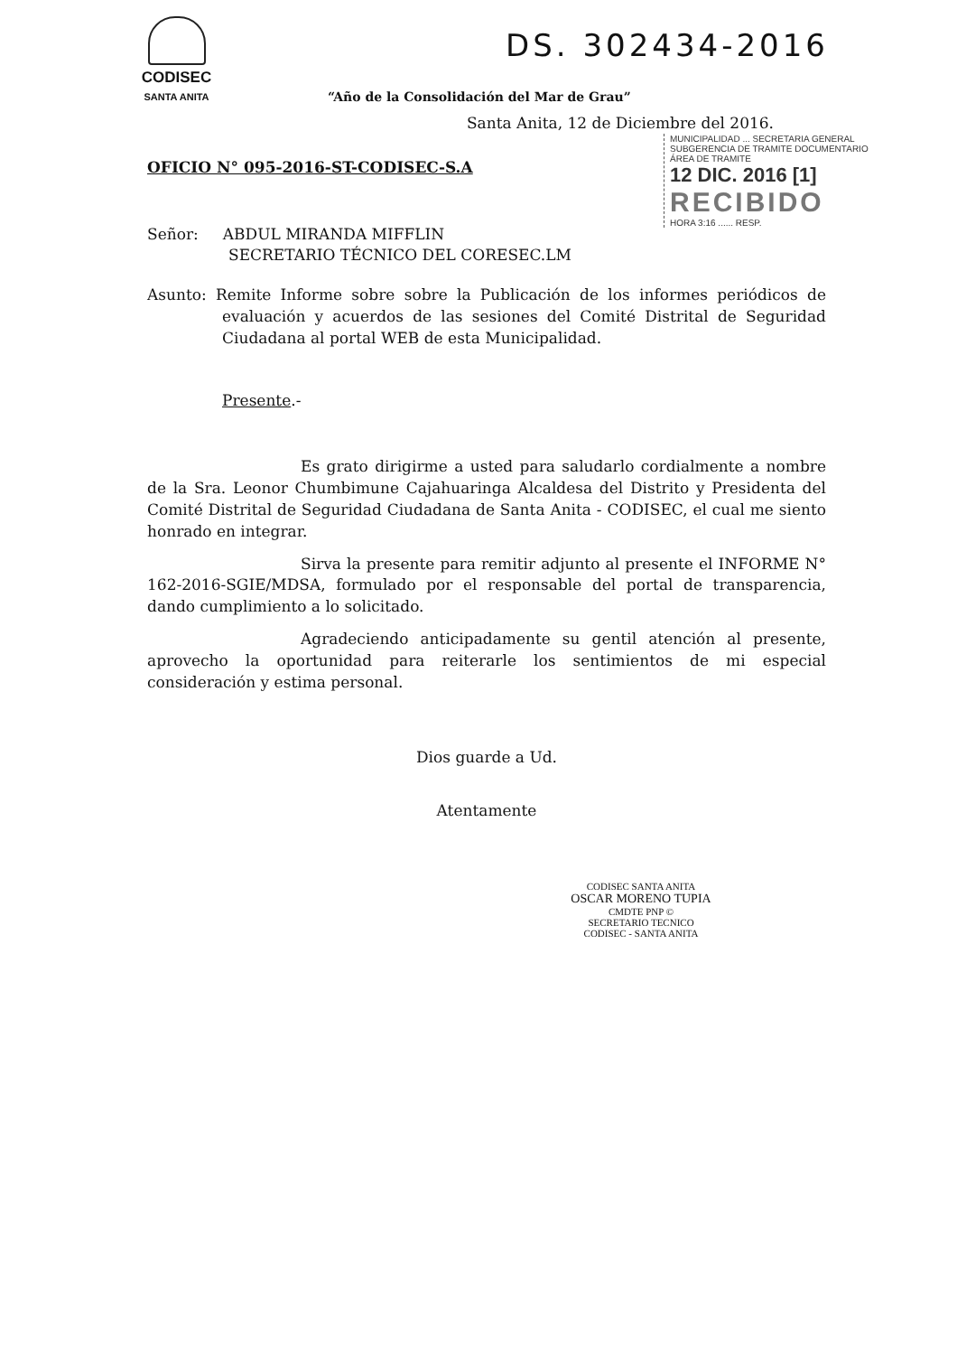CODISEC
SANTA ANITA
“Año de la Consolidación del Mar de Grau”
DS. 302434-2016
MUNICIPALIDAD ... SECRETARIA GENERAL
SUBGERENCIA DE TRAMITE DOCUMENTARIO
ÁREA DE TRAMITE
12 DIC. 2016 [1]
RECIBIDO
HORA 3:16 ...... RESP.
Santa Anita, 12 de Diciembre del 2016.
OFICIO N° 095-2016-ST-CODISEC-S.A
Señor: ABDUL MIRANDA MIFFLIN
SECRETARIO TÉCNICO DEL CORESEC.LM
Asunto: Remite Informe sobre sobre la Publicación de los informes periódicos de evaluación y acuerdos de las sesiones del Comité Distrital de Seguridad Ciudadana al portal WEB de esta Municipalidad.
Presente.-
Es grato dirigirme a usted para saludarlo cordialmente a nombre de la Sra. Leonor Chumbimune Cajahuaringa Alcaldesa del Distrito y Presidenta del Comité Distrital de Seguridad Ciudadana de Santa Anita - CODISEC, el cual me siento honrado en integrar.
Sirva la presente para remitir adjunto al presente el INFORME N° 162-2016-SGIE/MDSA, formulado por el responsable del portal de transparencia, dando cumplimiento a lo solicitado.
Agradeciendo anticipadamente su gentil atención al presente, aprovecho la oportunidad para reiterarle los sentimientos de mi especial consideración y estima personal.
Dios guarde a Ud.
Atentamente
CODISEC SANTA ANITA
OSCAR MORENO TUPIA
CMDTE PNP ©
SECRETARIO TECNICO
CODISEC - SANTA ANITA